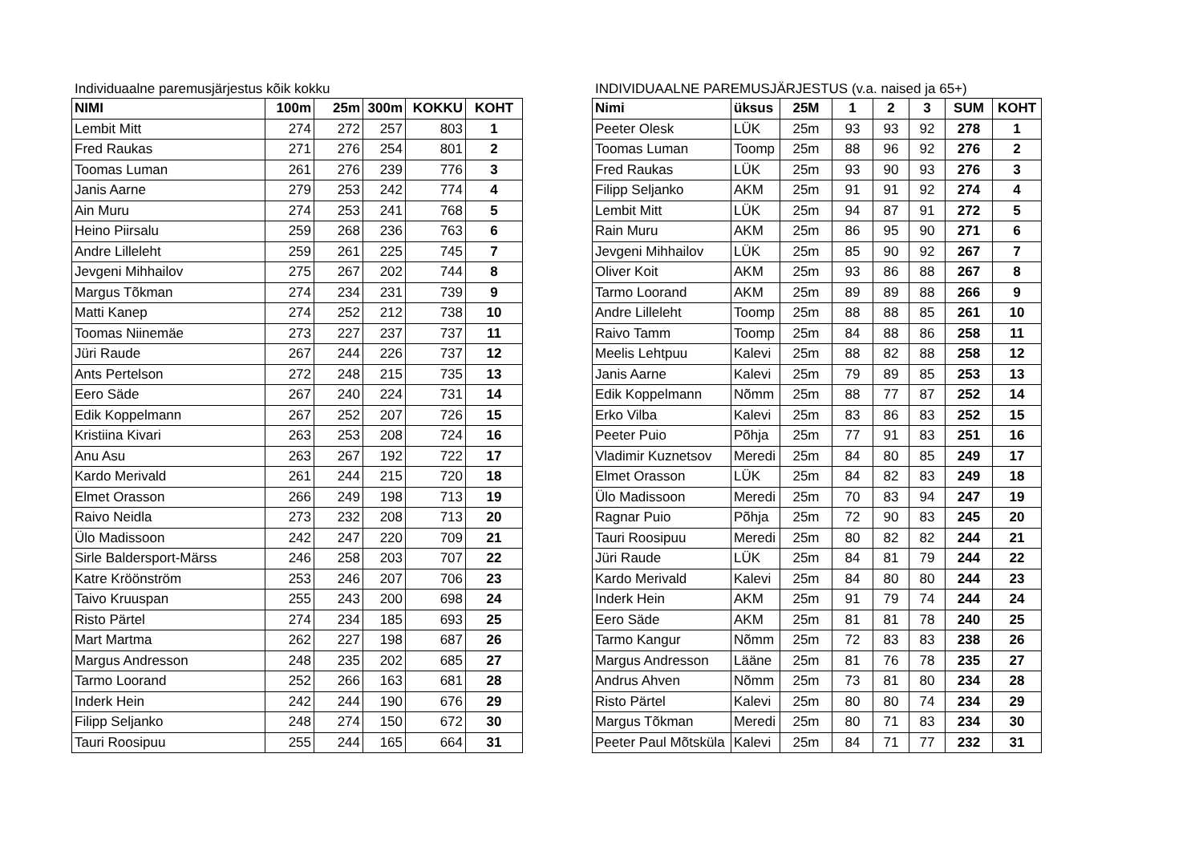Individuaalne paremusjärjestus kõik kokku
| NIMI | 100m | 25m | 300m | KOKKU | KOHT |
| --- | --- | --- | --- | --- | --- |
| Lembit Mitt | 274 | 272 | 257 | 803 | 1 |
| Fred Raukas | 271 | 276 | 254 | 801 | 2 |
| Toomas Luman | 261 | 276 | 239 | 776 | 3 |
| Janis Aarne | 279 | 253 | 242 | 774 | 4 |
| Ain Muru | 274 | 253 | 241 | 768 | 5 |
| Heino Piirsalu | 259 | 268 | 236 | 763 | 6 |
| Andre Lilleleht | 259 | 261 | 225 | 745 | 7 |
| Jevgeni Mihhailov | 275 | 267 | 202 | 744 | 8 |
| Margus Tõkman | 274 | 234 | 231 | 739 | 9 |
| Matti Kanep | 274 | 252 | 212 | 738 | 10 |
| Toomas Niinemäe | 273 | 227 | 237 | 737 | 11 |
| Jüri Raude | 267 | 244 | 226 | 737 | 12 |
| Ants Pertelson | 272 | 248 | 215 | 735 | 13 |
| Eero Säde | 267 | 240 | 224 | 731 | 14 |
| Edik Koppelmann | 267 | 252 | 207 | 726 | 15 |
| Kristiina Kivari | 263 | 253 | 208 | 724 | 16 |
| Anu Asu | 263 | 267 | 192 | 722 | 17 |
| Kardo Merivald | 261 | 244 | 215 | 720 | 18 |
| Elmet Orasson | 266 | 249 | 198 | 713 | 19 |
| Raivo Neidla | 273 | 232 | 208 | 713 | 20 |
| Ülo Madissoon | 242 | 247 | 220 | 709 | 21 |
| Sirle Baldersport-Märss | 246 | 258 | 203 | 707 | 22 |
| Katre Kröönström | 253 | 246 | 207 | 706 | 23 |
| Taivo Kruuspan | 255 | 243 | 200 | 698 | 24 |
| Risto Pärtel | 274 | 234 | 185 | 693 | 25 |
| Mart Martma | 262 | 227 | 198 | 687 | 26 |
| Margus Andresson | 248 | 235 | 202 | 685 | 27 |
| Tarmo Loorand | 252 | 266 | 163 | 681 | 28 |
| Inderk Hein | 242 | 244 | 190 | 676 | 29 |
| Filipp Seljanko | 248 | 274 | 150 | 672 | 30 |
| Tauri Roosipuu | 255 | 244 | 165 | 664 | 31 |
INDIVIDUAALNE PAREMUSJÄRJESTUS (v.a. naised ja 65+)
| Nimi | üksus | 25M | 1 | 2 | 3 | SUM | KOHT |
| --- | --- | --- | --- | --- | --- | --- | --- |
| Peeter Olesk | LÜK | 25m | 93 | 93 | 92 | 278 | 1 |
| Toomas Luman | Toomp | 25m | 88 | 96 | 92 | 276 | 2 |
| Fred Raukas | LÜK | 25m | 93 | 90 | 93 | 276 | 3 |
| Filipp Seljanko | AKM | 25m | 91 | 91 | 92 | 274 | 4 |
| Lembit Mitt | LÜK | 25m | 94 | 87 | 91 | 272 | 5 |
| Rain Muru | AKM | 25m | 86 | 95 | 90 | 271 | 6 |
| Jevgeni Mihhailov | LÜK | 25m | 85 | 90 | 92 | 267 | 7 |
| Oliver Koit | AKM | 25m | 93 | 86 | 88 | 267 | 8 |
| Tarmo Loorand | AKM | 25m | 89 | 89 | 88 | 266 | 9 |
| Andre Lilleleht | Toomp | 25m | 88 | 88 | 85 | 261 | 10 |
| Raivo Tamm | Toomp | 25m | 84 | 88 | 86 | 258 | 11 |
| Meelis Lehtpuu | Kalevi | 25m | 88 | 82 | 88 | 258 | 12 |
| Janis Aarne | Kalevi | 25m | 79 | 89 | 85 | 253 | 13 |
| Edik Koppelmann | Nõmm | 25m | 88 | 77 | 87 | 252 | 14 |
| Erko Vilba | Kalevi | 25m | 83 | 86 | 83 | 252 | 15 |
| Peeter Puio | Põhja | 25m | 77 | 91 | 83 | 251 | 16 |
| Vladimir Kuznetsov | Meredi | 25m | 84 | 80 | 85 | 249 | 17 |
| Elmet Orasson | LÜK | 25m | 84 | 82 | 83 | 249 | 18 |
| Ülo Madissoon | Meredi | 25m | 70 | 83 | 94 | 247 | 19 |
| Ragnar Puio | Põhja | 25m | 72 | 90 | 83 | 245 | 20 |
| Tauri Roosipuu | Meredi | 25m | 80 | 82 | 82 | 244 | 21 |
| Jüri Raude | LÜK | 25m | 84 | 81 | 79 | 244 | 22 |
| Kardo Merivald | Kalevi | 25m | 84 | 80 | 80 | 244 | 23 |
| Inderk Hein | AKM | 25m | 91 | 79 | 74 | 244 | 24 |
| Eero Säde | AKM | 25m | 81 | 81 | 78 | 240 | 25 |
| Tarmo Kangur | Nõmm | 25m | 72 | 83 | 83 | 238 | 26 |
| Margus Andresson | Lääne | 25m | 81 | 76 | 78 | 235 | 27 |
| Andrus Ahven | Nõmm | 25m | 73 | 81 | 80 | 234 | 28 |
| Risto Pärtel | Kalevi | 25m | 80 | 80 | 74 | 234 | 29 |
| Margus Tõkman | Meredi | 25m | 80 | 71 | 83 | 234 | 30 |
| Peeter Paul Mõtsküla | Kalevi | 25m | 84 | 71 | 77 | 232 | 31 |